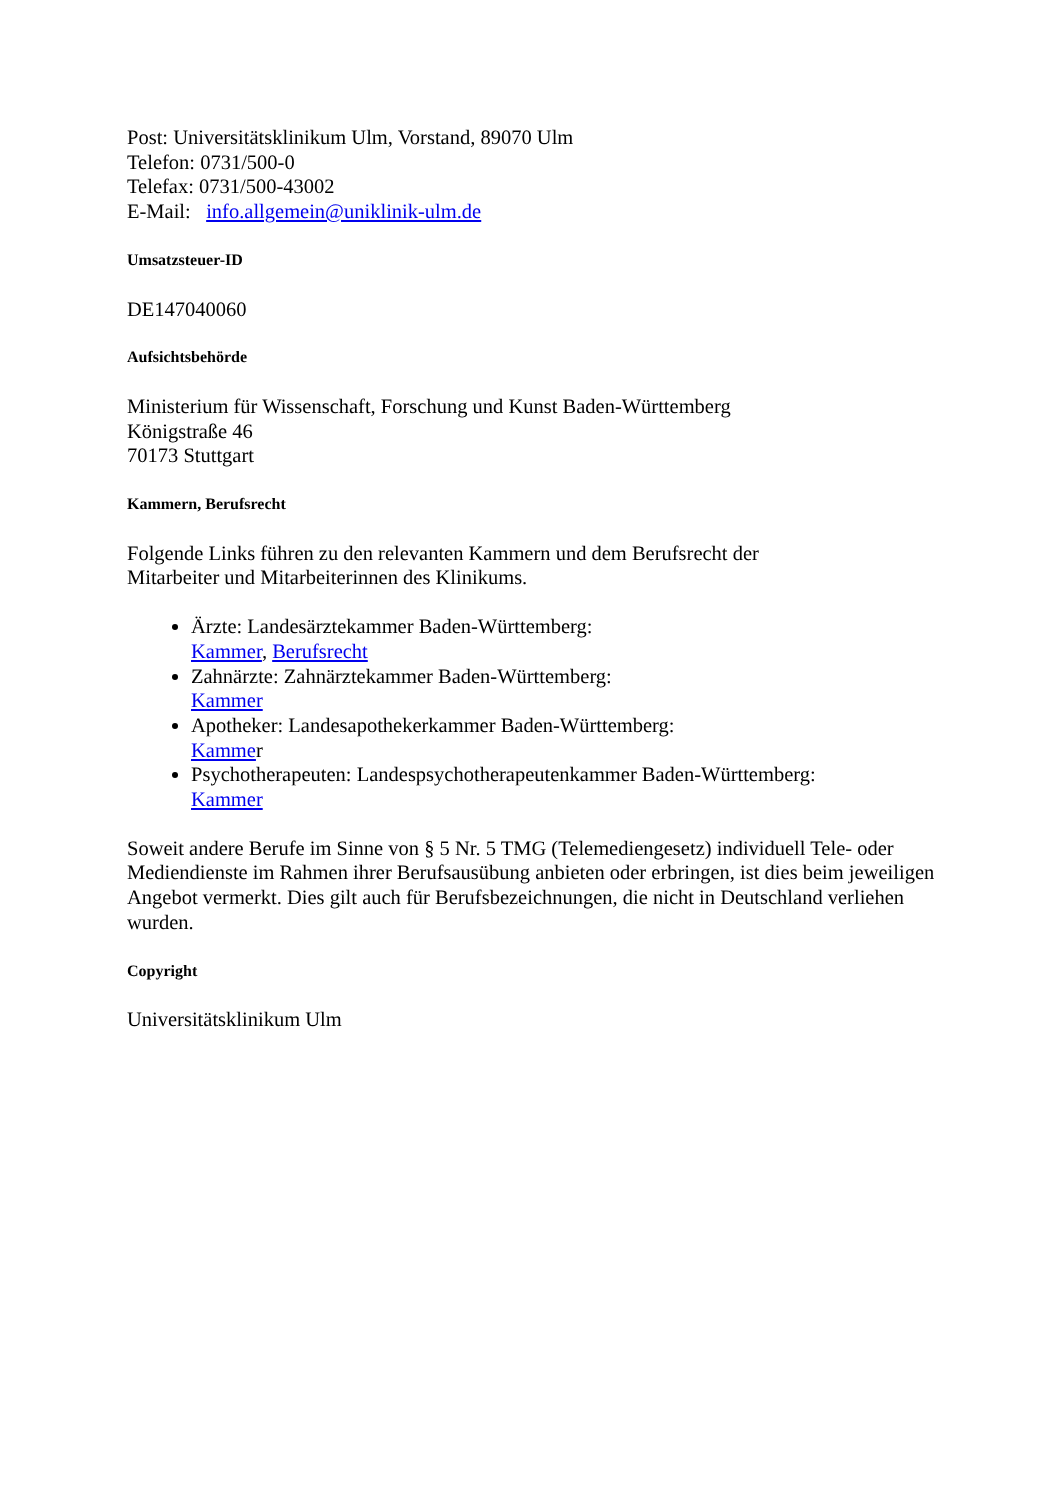Post: Universitätsklinikum Ulm, Vorstand, 89070 Ulm
Telefon: 0731/500-0
Telefax: 0731/500-43002
E-Mail: info.allgemein@uniklinik-ulm.de
Umsatzsteuer-ID
DE147040060
Aufsichtsbehörde
Ministerium für Wissenschaft, Forschung und Kunst Baden-Württemberg
Königstraße 46
70173 Stuttgart
Kammern, Berufsrecht
Folgende Links führen zu den relevanten Kammern und dem Berufsrecht der
Mitarbeiter und Mitarbeiterinnen des Klinikums.
Ärzte: Landesärztekammer Baden-Württemberg:
Kammer, Berufsrecht
Zahnärzte: Zahnärztekammer Baden-Württemberg:
Kammer
Apotheker: Landesapothekerkammer Baden-Württemberg:
Kammer
Psychotherapeuten: Landespsychotherapeutenkammer Baden-Württemberg:
Kammer
Soweit andere Berufe im Sinne von § 5 Nr. 5 TMG (Telemediengesetz) individuell Tele- oder Mediendienste im Rahmen ihrer Berufsausübung anbieten oder erbringen, ist dies beim jeweiligen Angebot vermerkt. Dies gilt auch für Berufsbezeichnungen, die nicht in Deutschland verliehen wurden.
Copyright
Universitätsklinikum Ulm